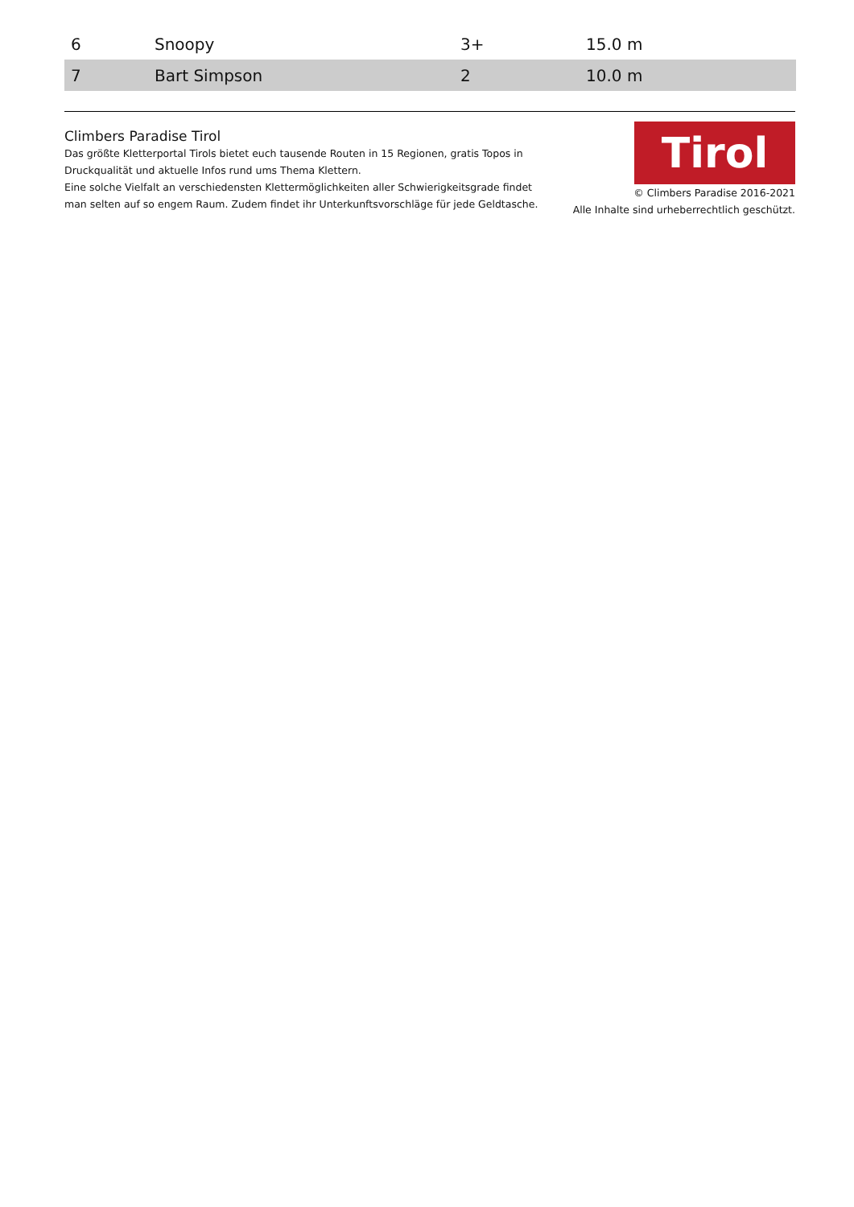| 6 | Snoopy | 3+ | 15.0 m |
| 7 | Bart Simpson | 2 | 10.0 m |
Climbers Paradise Tirol
Das größte Kletterportal Tirols bietet euch tausende Routen in 15 Regionen, gratis Topos in Druckqualität und aktuelle Infos rund ums Thema Klettern.
Eine solche Vielfalt an verschiedensten Klettermöglichkeiten aller Schwierigkeitsgrade findet man selten auf so engem Raum. Zudem findet ihr Unterkunftsvorschläge für jede Geldtasche.
Tirol
© Climbers Paradise 2016-2021
Alle Inhalte sind urheberrechtlich geschützt.